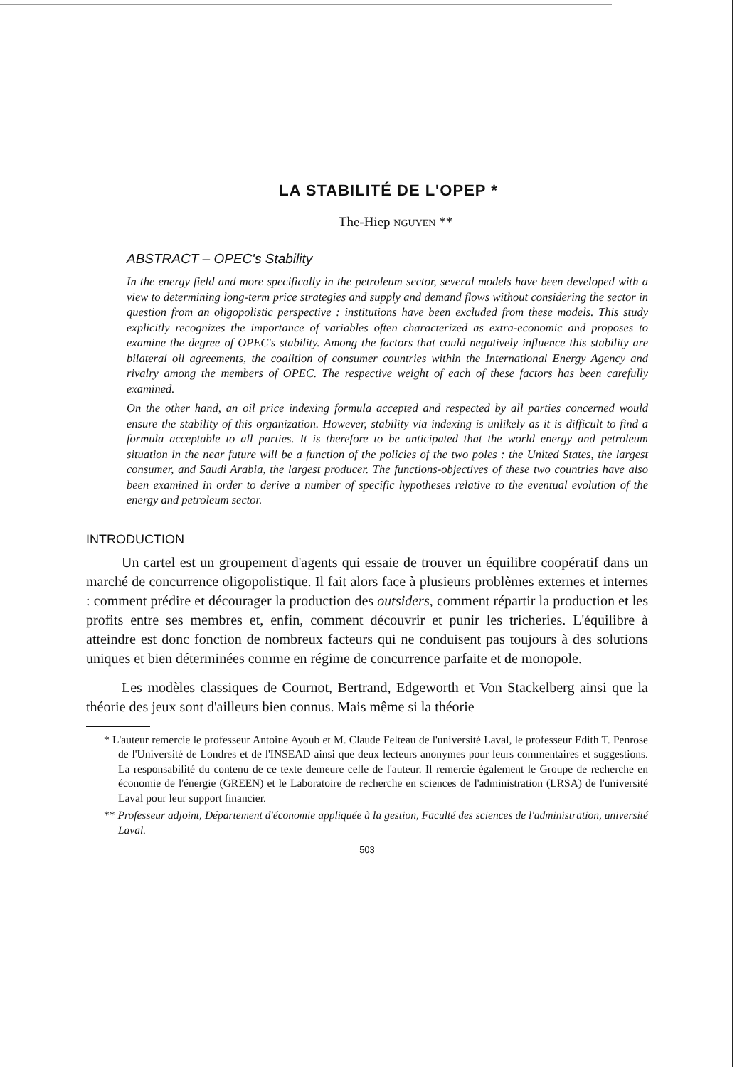LA STABILITÉ DE L'OPEP *
The-Hiep NGUYEN **
ABSTRACT – OPEC's Stability
In the energy field and more specifically in the petroleum sector, several models have been developed with a view to determining long-term price strategies and supply and demand flows without considering the sector in question from an oligopolistic perspective : institutions have been excluded from these models. This study explicitly recognizes the importance of variables often characterized as extra-economic and proposes to examine the degree of OPEC's stability. Among the factors that could negatively influence this stability are bilateral oil agreements, the coalition of consumer countries within the International Energy Agency and rivalry among the members of OPEC. The respective weight of each of these factors has been carefully examined.
On the other hand, an oil price indexing formula accepted and respected by all parties concerned would ensure the stability of this organization. However, stability via indexing is unlikely as it is difficult to find a formula acceptable to all parties. It is therefore to be anticipated that the world energy and petroleum situation in the near future will be a function of the policies of the two poles : the United States, the largest consumer, and Saudi Arabia, the largest producer. The functions-objectives of these two countries have also been examined in order to derive a number of specific hypotheses relative to the eventual evolution of the energy and petroleum sector.
INTRODUCTION
Un cartel est un groupement d'agents qui essaie de trouver un équilibre coopératif dans un marché de concurrence oligopolistique. Il fait alors face à plusieurs problèmes externes et internes : comment prédire et décourager la production des outsiders, comment répartir la production et les profits entre ses membres et, enfin, comment découvrir et punir les tricheries. L'équilibre à atteindre est donc fonction de nombreux facteurs qui ne conduisent pas toujours à des solutions uniques et bien déterminées comme en régime de concurrence parfaite et de monopole.
Les modèles classiques de Cournot, Bertrand, Edgeworth et Von Stackelberg ainsi que la théorie des jeux sont d'ailleurs bien connus. Mais même si la théorie
* L'auteur remercie le professeur Antoine Ayoub et M. Claude Felteau de l'université Laval, le professeur Edith T. Penrose de l'Université de Londres et de l'INSEAD ainsi que deux lecteurs anonymes pour leurs commentaires et suggestions. La responsabilité du contenu de ce texte demeure celle de l'auteur. Il remercie également le Groupe de recherche en économie de l'énergie (GREEN) et le Laboratoire de recherche en sciences de l'administration (LRSA) de l'université Laval pour leur support financier.
** Professeur adjoint, Département d'économie appliquée à la gestion, Faculté des sciences de l'administration, université Laval.
503